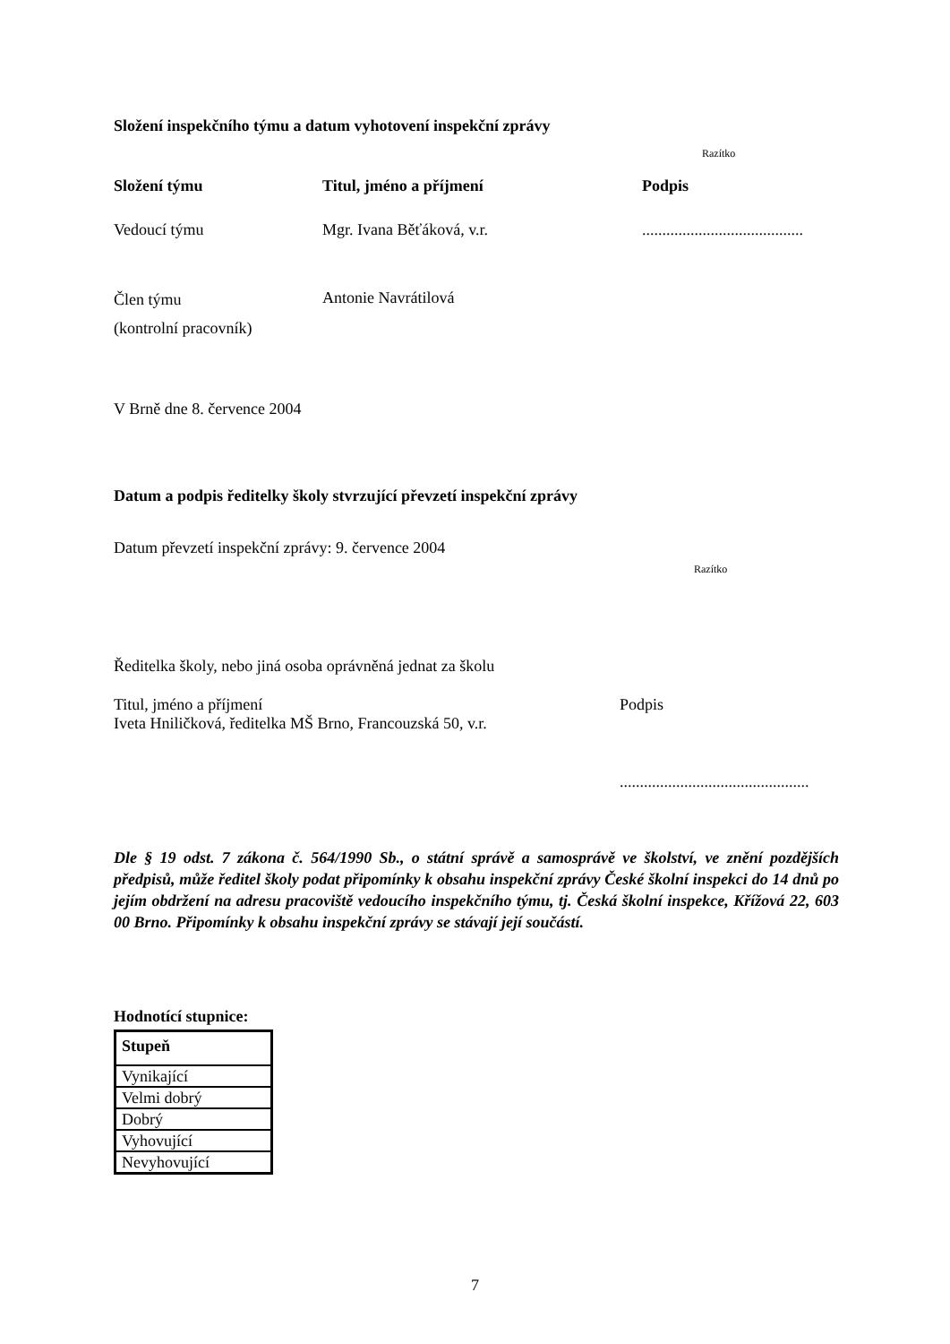Složení inspekčního týmu a datum vyhotovení inspekční zprávy
Razítko
Složení týmu Titul, jméno a příjmení Podpis
Vedoucí týmu Mgr. Ivana Běťáková, v.r.........................................
Člen týmu
(kontrolní pracovník) Antonie Navrátilová
V Brně dne 8. července 2004
Datum a podpis ředitelky školy stvrzující převzetí inspekční zprávy
Datum převzetí inspekční zprávy: 9. července 2004
Razítko
Ředitelka školy, nebo jiná osoba oprávněná jednat za školu
Titul, jméno a příjmení
Iveta Hniličková, ředitelka MŠ Brno, Francouzská 50, v.r. Podpis
...............................................
Dle § 19 odst. 7 zákona č. 564/1990 Sb., o státní správě a samosprávě ve školství, ve znění pozdějších předpisů, může ředitel školy podat připomínky k obsahu inspekční zprávy České školní inspekci do 14 dnů po jejím obdržení na adresu pracoviště vedoucího inspekčního týmu, tj. Česká školní inspekce, Křížová 22, 603 00 Brno. Připomínky k obsahu inspekční zprávy se stávají její součástí.
Hodnotící stupnice:
| Stupeň |
| --- |
| Vynikající |
| Velmi dobrý |
| Dobrý |
| Vyhovující |
| Nevyhovující |
7